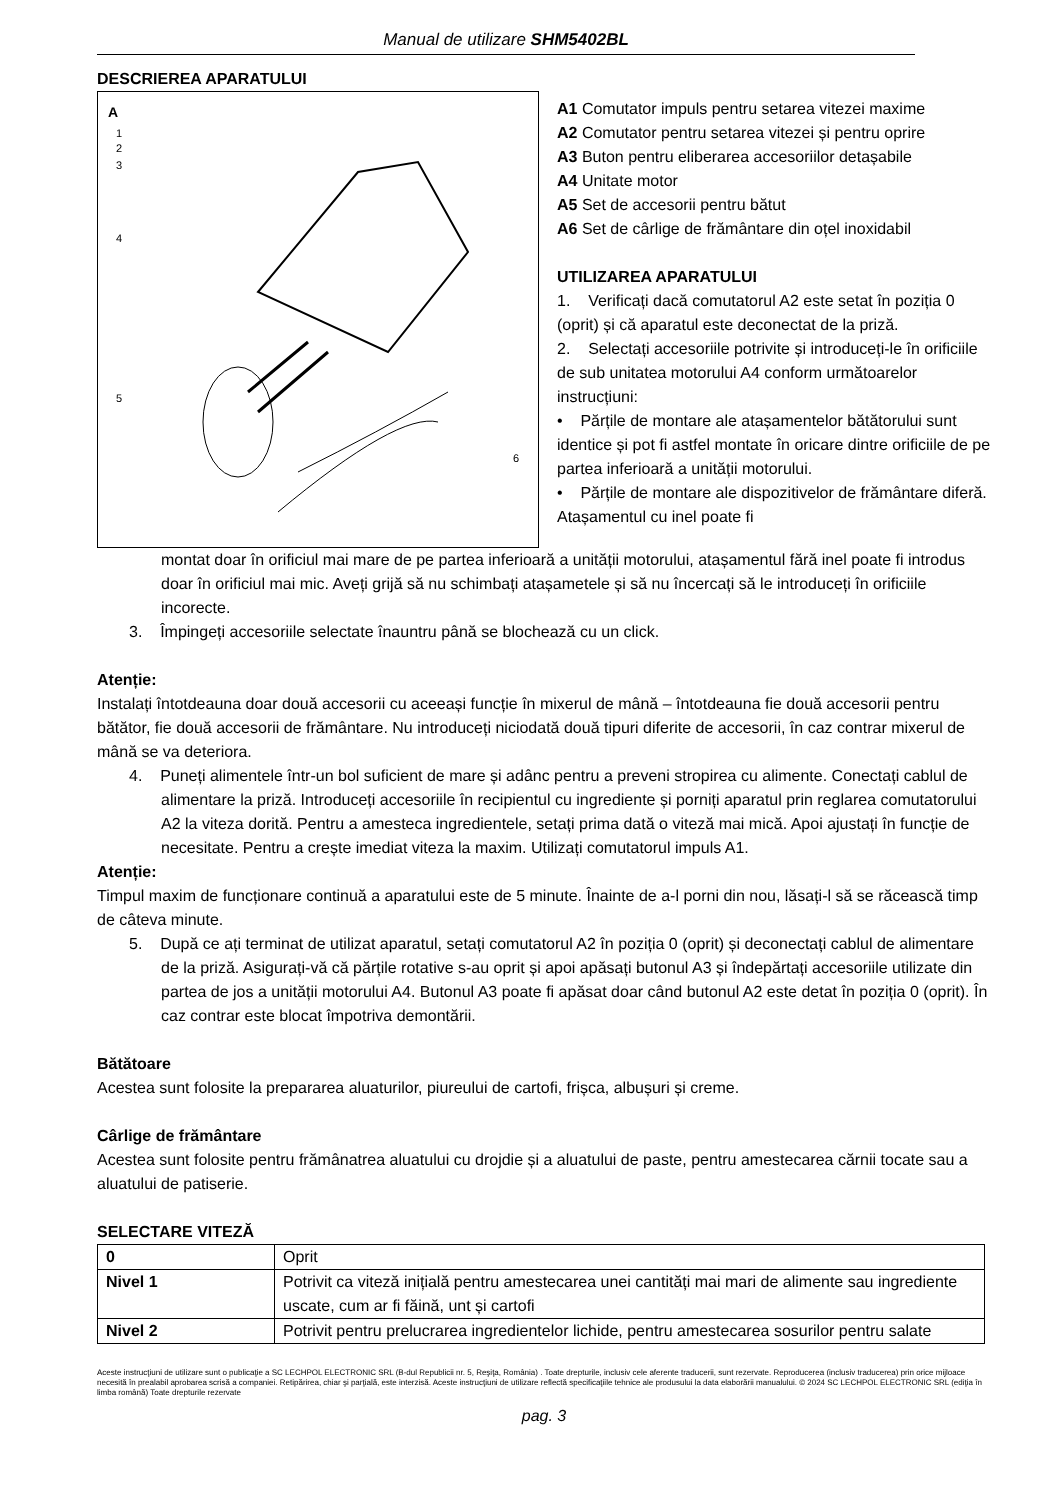Manual de utilizare SHM5402BL
DESCRIEREA APARATULUI
A
1
2
3
4
5
6
A1 Comutator impuls pentru setarea vitezei maxime
A2 Comutator pentru setarea vitezei și pentru oprire
A3 Buton pentru eliberarea accesoriilor detașabile
A4 Unitate motor
A5 Set de accesorii pentru bătut
A6 Set de cârlige de frământare din oțel inoxidabil
UTILIZAREA APARATULUI
1. Verificați dacă comutatorul A2 este setat în poziția 0 (oprit) și că aparatul este deconectat de la priză.
2. Selectați accesoriile potrivite și introduceți-le în orificiile de sub unitatea motorului A4 conform următoarelor instrucțiuni:
• Părțile de montare ale atașamentelor bătătorului sunt identice și pot fi astfel montate în oricare dintre orificiile de pe partea inferioară a unității motorului.
• Părțile de montare ale dispozitivelor de frământare diferă. Atașamentul cu inel poate fi
montat doar în orificiul mai mare de pe partea inferioară a unității motorului, atașamentul fără inel poate fi introdus doar în orificiul mai mic. Aveți grijă să nu schimbați atașametele și să nu încercați să le introduceți în orificiile incorecte.
3. Împingeți accesoriile selectate înauntru până se blochează cu un click.
Atenție:
Instalați întotdeauna doar două accesorii cu aceeași funcție în mixerul de mână – întotdeauna fie două accesorii pentru bătător, fie două accesorii de frământare. Nu introduceți niciodată două tipuri diferite de accesorii, în caz contrar mixerul de mână se va deteriora.
4. Puneți alimentele într-un bol suficient de mare și adânc pentru a preveni stropirea cu alimente. Conectați cablul de alimentare la priză. Introduceți accesoriile în recipientul cu ingrediente și porniți aparatul prin reglarea comutatorului A2 la viteza dorită. Pentru a amesteca ingredientele, setați prima dată o viteză mai mică. Apoi ajustați în funcție de necesitate. Pentru a crește imediat viteza la maxim. Utilizați comutatorul impuls A1.
Atenție:
Timpul maxim de funcționare continuă a aparatului este de 5 minute. Înainte de a-l porni din nou, lăsați-l să se răcească timp de câteva minute.
5. După ce ați terminat de utilizat aparatul, setați comutatorul A2 în poziția 0 (oprit) și deconectați cablul de alimentare de la priză. Asigurați-vă că părțile rotative s-au oprit și apoi apăsați butonul A3 și îndepărtați accesoriile utilizate din partea de jos a unității motorului A4. Butonul A3 poate fi apăsat doar când butonul A2 este detat în poziția 0 (oprit). În caz contrar este blocat împotriva demontării.
Bătătoare
Acestea sunt folosite la prepararea aluaturilor, piureului de cartofi, frișca, albușuri și creme.
Cârlige de frământare
Acestea sunt folosite pentru frămânatrea aluatului cu drojdie și a aluatului de paste, pentru amestecarea cărnii tocate sau a aluatului de patiserie.
SELECTARE VITEZĂ
| 0 | Oprit |
| Nivel 1 | Potrivit ca viteză inițială pentru amestecarea unei cantități mai mari de alimente sau ingrediente uscate, cum ar fi făină, unt și cartofi |
| Nivel 2 | Potrivit pentru prelucrarea ingredientelor lichide, pentru amestecarea sosurilor pentru salate |
Aceste instrucţiuni de utilizare sunt o publicaţie a SC LECHPOL ELECTRONIC SRL (B-dul Republicii nr. 5, Reşiţa, România) . Toate drepturile, inclusiv cele aferente traducerii, sunt rezervate. Reproducerea (inclusiv traducerea) prin orice mijloace necesită în prealabil aprobarea scrisă a companiei. Retipărirea, chiar şi parţială, este interzisă. Aceste instrucţiuni de utilizare reflectă specificaţiile tehnice ale produsului la data elaborării manualului. © 2024 SC LECHPOL ELECTRONIC SRL (ediţia în limba română) Toate drepturile rezervate
pag. 3